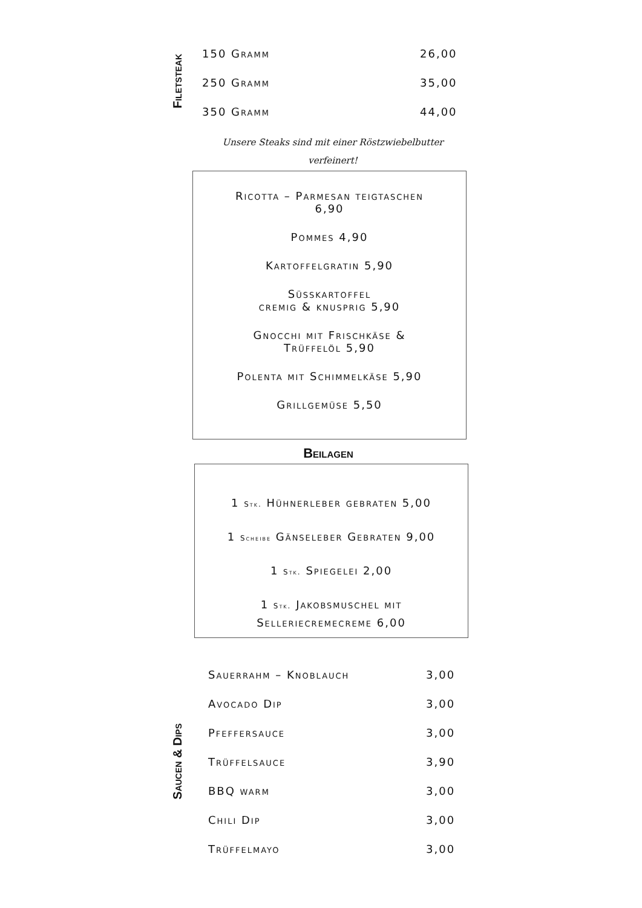Filetsteak
| 150 Gramm | 26,00 |
| 250 Gramm | 35,00 |
| 350 Gramm | 44,00 |
Unsere Steaks sind mit einer Röstzwiebelbutter
verfeinert!
Ricotta – Parmesan teigtaschen
6,90
Pommes 4,90
Kartoffelgratin 5,90
Süsskartoffel
cremig & knusprig 5,90
Gnocchi mit Frischkäse &
Trüffelöl 5,90
Polenta mit Schimmelkäse 5,90
Grillgemüse 5,50
Beilagen
1 Stk. Hühnerleber gebraten 5,00
1 Scheibe Gänseleber Gebraten 9,00
1 Stk. Spiegelei 2,00
1 Stk. Jakobsmuschel mit
Selleriecremecreme 6,00
Saucen & Dips
| Sauerrahm – Knoblauch | 3,00 |
| Avocado Dip | 3,00 |
| Pfeffersauce | 3,00 |
| Trüffelsauce | 3,90 |
| BBQ warm | 3,00 |
| Chili Dip | 3,00 |
| Trüffelmayo | 3,00 |